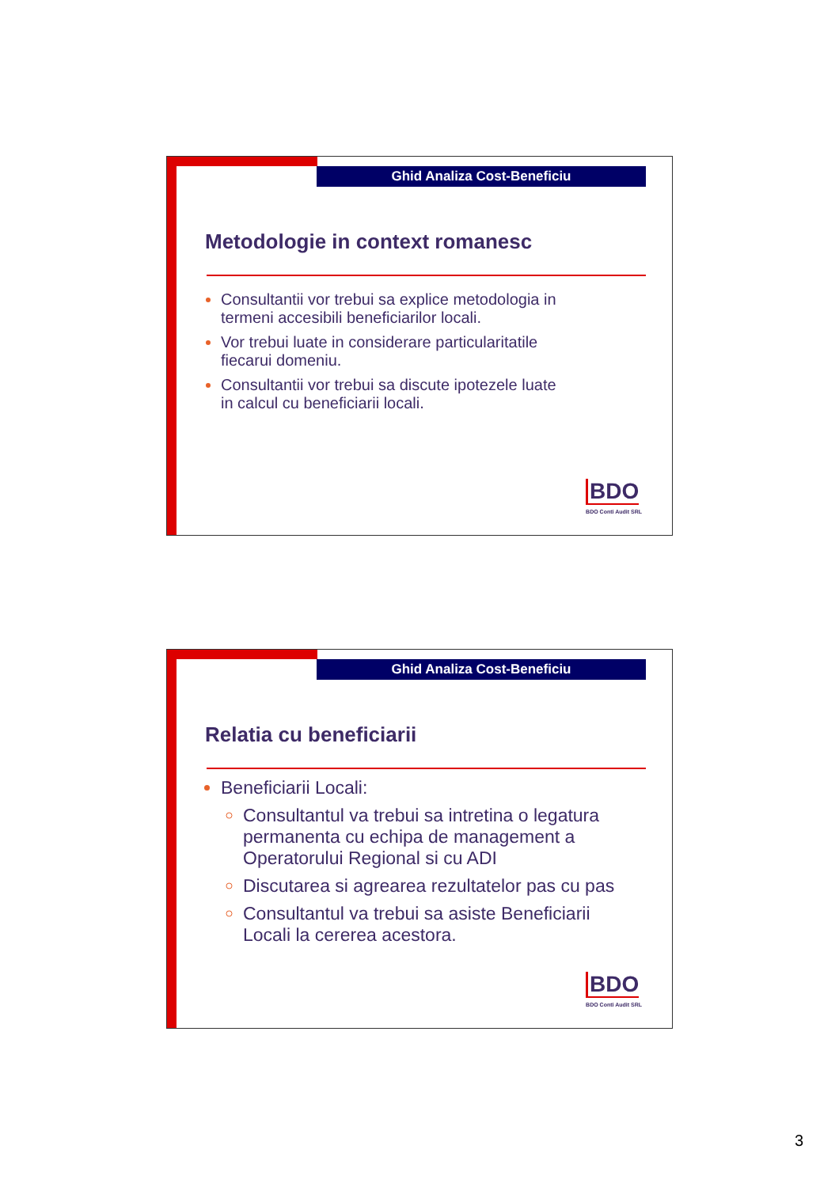Ghid Analiza Cost-Beneficiu
Metodologie in context romanesc
Consultantii vor trebui sa explice metodologia in termeni accesibili beneficiarilor locali.
Vor trebui luate in considerare particularitatile fiecarui domeniu.
Consultantii vor trebui sa discute ipotezele luate in calcul cu beneficiarii locali.
BDO
BDO Conti Audit SRL
Ghid Analiza Cost-Beneficiu
Relatia cu beneficiarii
Beneficiarii Locali:
Consultantul va trebui sa intretina o legatura permanenta cu echipa de management a Operatorului Regional si cu ADI
Discutarea si agrearea rezultatelor pas cu pas
Consultantul va trebui sa asiste Beneficiarii Locali la cererea acestora.
BDO
BDO Conti Audit SRL
3